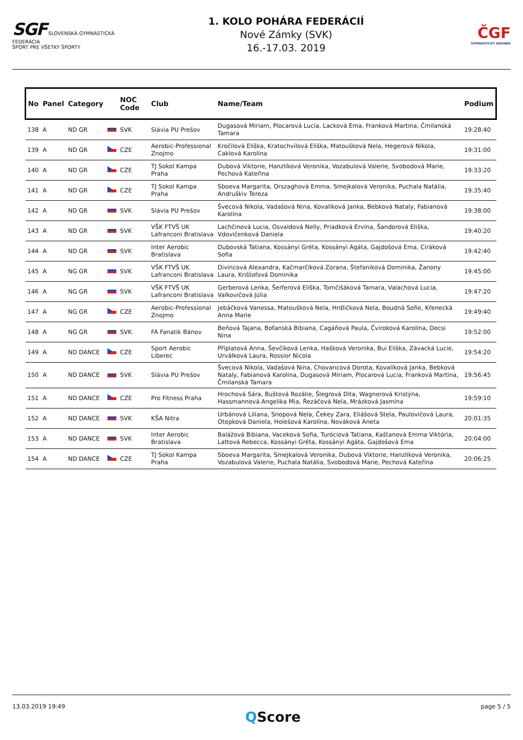SGF SLOVENSKÁ GYMNASTICKÁ FEDERÁCIA
ŠPORT PRE VŠETKY ŠPORTY
1. KOLO POHÁRA FEDERÁCIÍ
Nové Zámky (SVK)
16.-17.03. 2019
ČGF
GYMNASTICKÝ AEROBIK
| No | Panel | Category | | NOC Code | Club | Name/Team | Podium |
| --- | --- | --- | --- | --- | --- | --- | --- |
| 138 | A | ND GR | | SVK | Slávia PU Prešov | Dugasová Miriam, Plocarová Lucia, Lacková Ema, Franková Martina, Čmilanská Tamara | 19:28:40 |
| 139 | A | ND GR | | CZE | Aerobic-Professional Znojmo | Kročilová Eliška, Kratochvílová Eliška, Matoušková Nela, Hegerová Nikola, Caklová Karolína | 19:31:00 |
| 140 | A | ND GR | | CZE | TJ Sokol Kampa Praha | Dubová Viktorie, Hanzlíková Veronika, Vozabulová Valerie, Svobodová Marie, Pechová Kateřina | 19:33:20 |
| 141 | A | ND GR | | CZE | TJ Sokol Kampa Praha | Sboeva Margarita, Orszaghová Emma, Smejkalová Veronika, Puchala Natália, Andruškiv Tereza | 19:35:40 |
| 142 | A | ND GR | | SVK | Slávia PU Prešov | Švecová Nikola, Vadašová Nina, Kovalíková Janka, Bebková Nataly, Fabianová Karolína | 19:38:00 |
| 143 | A | ND GR | | SVK | VŠK FTVŠ UK Lafranconi Bratislava | Lachčinová Lucia, Osvaldová Nelly, Priadková Ervína, Šandorová Eliška, Vdovičenková Daniela | 19:40:20 |
| 144 | A | ND GR | | SVK | Inter Aerobic Bratislava | Dubovská Tatiana, Kossányi Gréta, Kossányi Agáta, Gajdošová Ema, Ciráková Sofia | 19:42:40 |
| 145 | A | NG GR | | SVK | VŠK FTVŠ UK Lafranconi Bratislava | Divincová Alexandra, Kačmarčíková Zorana, Štefaniková Dominika, Žanony Laura, Krištofová Dominika | 19:45:00 |
| 146 | A | NG GR | | SVK | VŠK FTVŠ UK Lafranconi Bratislava | Gerberová Lenka, Šerferová Eliška, Tomčišáková Tamara, Valachová Lucia, Valkovičová Júlia | 19:47:20 |
| 147 | A | NG GR | | CZE | Aerobic-Professional Znojmo | Jebáčková Vanessa, Matoušková Nela, Hrdličková Nela, Boudná Sofie, Křenecká Anna Marie | 19:49:40 |
| 148 | A | NG GR | | SVK | FA Fanatik Bánov | Beňová Tajana, Boťanská Bibiana, Cagáňová Paula, Čviroková Karolína, Decsi Nina | 19:52:00 |
| 149 | A | ND DANCE | | CZE | Sport Aerobic Liberec | Příplatová Anna, Ševčíková Lenka, Hašková Veronika, Bui Eliška, Závacká Lucie, Urválková Laura, Rossior Nicola | 19:54:20 |
| 150 | A | ND DANCE | | SVK | Slávia PU Prešov | Švecová Nikola, Vadašová Nina, Chovancová Dorota, Kovalíková Janka, Bebková Nataly, Fabianová Karolína, Dugasová Miriam, Plocarová Lucia, Franková Martina, Čmilanská Tamara | 19:56:45 |
| 151 | A | ND DANCE | | CZE | Pro Fitness Praha | Hrochová Sára, Buštová Rozálie, Šlegrová Dita, Wagnerová Kristýna, Hassmannová Angelika Mia, Řezáčová Nela, Mrázková Jasmína | 19:59:10 |
| 152 | A | ND DANCE | | SVK | KŠA Nitra | Urbánová Liliana, Snopová Nela, Čekey Zara, Eliášová Stela, Paulovičová Laura, Otepková Daniela, Holešová Karolína, Nováková Aneta | 20:01:35 |
| 153 | A | ND DANCE | | SVK | Inter Aerobic Bratislava | Balážová Bibiana, Vaceková Sofia, Turóciová Tatiana, Kaštanová Emma Viktória, Lattová Rebecca, Kossányi Gréta, Kossányi Agáta, Gajdošová Ema | 20:04:00 |
| 154 | A | ND DANCE | | CZE | TJ Sokol Kampa Praha | Sboeva Margarita, Smejkalová Veronika, Dubová Viktorie, Hanzlíková Veronika, Vozabulová Valerie, Puchala Natália, Svobodová Marie, Pechová Kateřina | 20:06:25 |
13.03.2019 19:49 QScore page 5 / 5